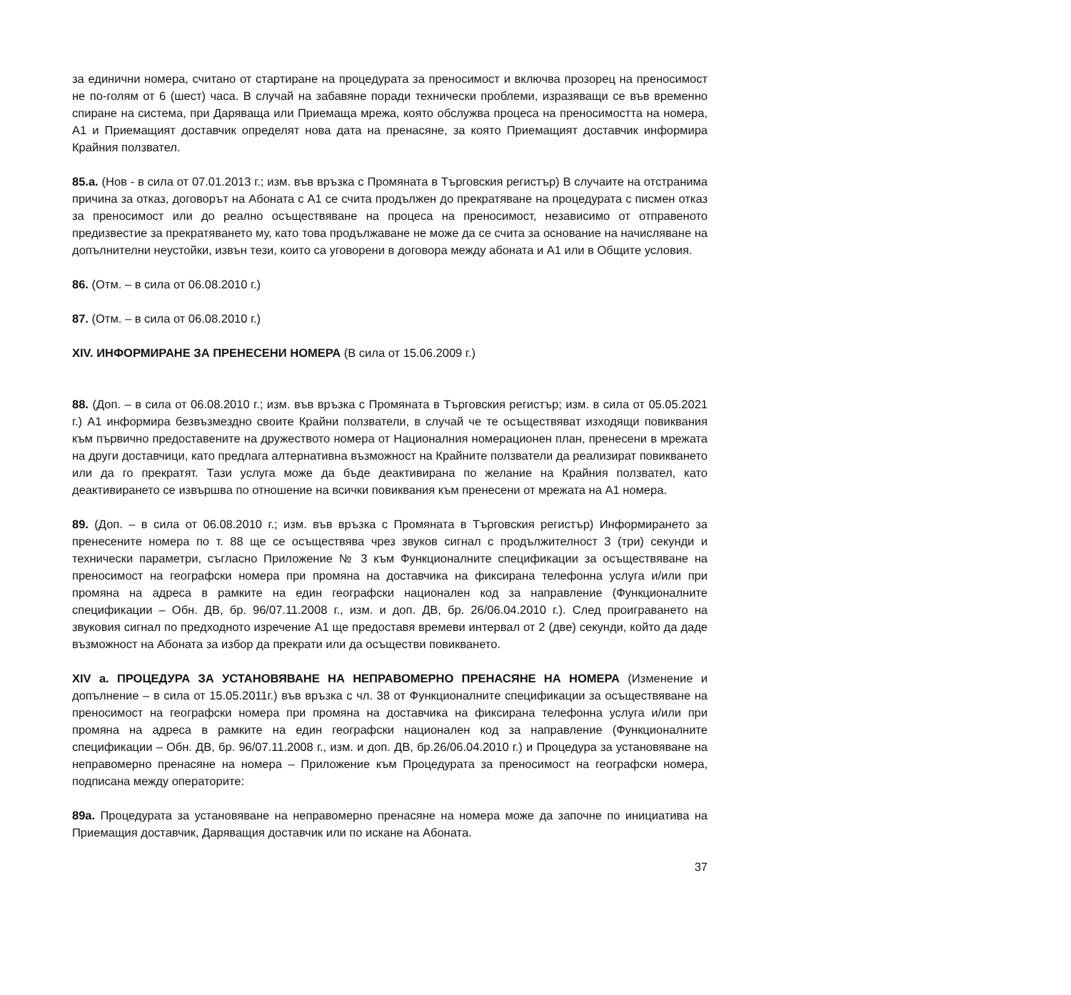за единични номера, считано от стартиране на процедурата за преносимост и включва прозорец на преносимост не по-голям от 6 (шест) часа. В случай на забавяне поради технически проблеми, изразяващи се във временно спиране на система, при Даряваща или Приемаща мрежа, която обслужва процеса на преносимостта на номера, А1 и Приемащият доставчик определят нова дата на пренасяне, за която Приемащият доставчик информира Крайния ползвател.
85.а. (Нов - в сила от 07.01.2013 г.; изм. във връзка с Промяната в Търговския регистър) В случаите на отстранима причина за отказ, договорът на Абоната с А1 се счита продължен до прекратяване на процедурата с писмен отказ за преносимост или до реално осъществяване на процеса на преносимост, независимо от отправеното предизвестие за прекратяването му, като това продължаване не може да се счита за основание на начисляване на допълнителни неустойки, извън тези, които са уговорени в договора между абоната и А1 или в Общите условия.
86. (Отм. – в сила от 06.08.2010 г.)
87. (Отм. – в сила от 06.08.2010 г.)
XIV. ИНФОРМИРАНЕ ЗА ПРЕНЕСЕНИ НОМЕРА (В сила от 15.06.2009 г.)
88. (Доп. – в сила от 06.08.2010 г.; изм. във връзка с Промяната в Търговския регистър; изм. в сила от 05.05.2021 г.) А1 информира безвъзмездно своите Крайни ползватели, в случай че те осъществяват изходящи повиквания към първично предоставените на дружеството номера от Националния номерационен план, пренесени в мрежата на други доставчици, като предлага алтернативна възможност на Крайните ползватели да реализират повикването или да го прекратят. Тази услуга може да бъде деактивирана по желание на Крайния ползвател, като деактивирането се извършва по отношение на всички повиквания към пренесени от мрежата на А1 номера.
89. (Доп. – в сила от 06.08.2010 г.; изм. във връзка с Промяната в Търговския регистър) Информирането за пренесените номера по т. 88 ще се осъществява чрез звуков сигнал с продължителност 3 (три) секунди и технически параметри, съгласно Приложение № 3 към Функционалните спецификации за осъществяване на преносимост на географски номера при промяна на доставчика на фиксирана телефонна услуга и/или при промяна на адреса в рамките на един географски национален код за направление (Функционалните спецификации – Обн. ДВ, бр. 96/07.11.2008 г., изм. и доп. ДВ, бр. 26/06.04.2010 г.). След проиграването на звуковия сигнал по предходното изречение А1 ще предоставя времеви интервал от 2 (две) секунди, който да даде възможност на Абоната за избор да прекрати или да осъществи повикването.
XIV а. ПРОЦЕДУРА ЗА УСТАНОВЯВАНЕ НА НЕПРАВОМЕРНО ПРЕНАСЯНЕ НА НОМЕРА (Изменение и допълнение – в сила от 15.05.2011г.) във връзка с чл. 38 от Функционалните спецификации за осъществяване на преносимост на географски номера при промяна на доставчика на фиксирана телефонна услуга и/или при промяна на адреса в рамките на един географски национален код за направление (Функционалните спецификации – Обн. ДВ, бр. 96/07.11.2008 г., изм. и доп. ДВ, бр.26/06.04.2010 г.) и Процедура за установяване на неправомерно пренасяне на номера – Приложение към Процедурата за преносимост на географски номера, подписана между операторите:
89а. Процедурата за установяване на неправомерно пренасяне на номера може да започне по инициатива на Приемащия доставчик, Даряващия доставчик или по искане на Абоната.
37